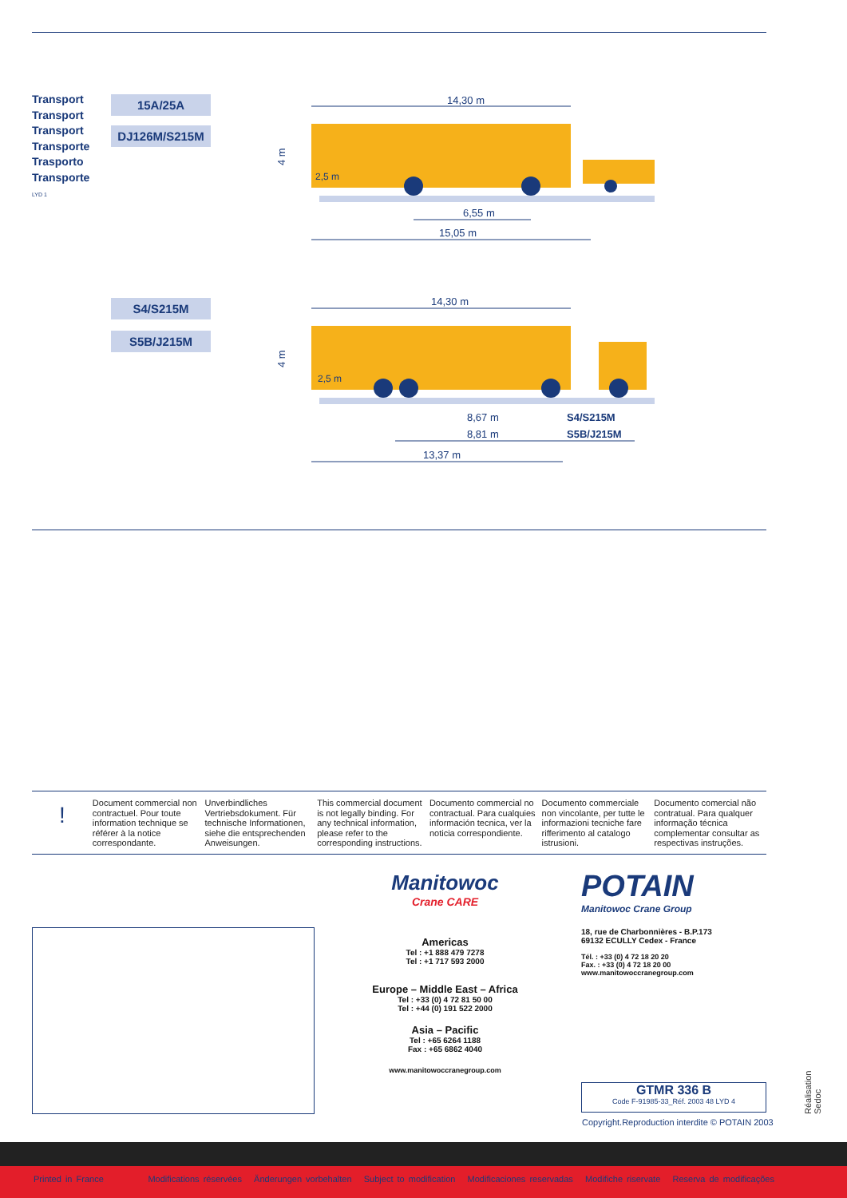Transport
Transport
Transport
Transporte
Trasporto
Transporte
LYD 1
15A/25A
DJ126M/S215M
14,30 m
4 m
2,5 m
6,55 m
15,05 m
S4/S215M
S5B/J215M
14,30 m
4 m
2,5 m
8,67 m
S4/S215M
8,81 m
S5B/J215M
13,37 m
!
Document commercial non contractuel. Pour toute information technique se référer à la notice correspondante.
Unverbindliches Vertriebsdokument. Für technische Informationen, siehe die entsprechenden Anweisungen.
This commercial document is not legally binding. For any technical information, please refer to the corresponding instructions.
Documento commercial no contractual. Para cualquies información tecnica, ver la noticia correspondiente.
Documento commerciale non vincolante, per tutte le informazioni tecniche fare rifferimento al catalogo istrusioni.
Documento comercial não contratual. Para qualquer informação técnica complementar consultar as respectivas instruções.
Manitowoc
Crane CARE
Americas
Tel : +1 888 479 7278
Tel : +1 717 593 2000
Europe – Middle East – Africa
Tel : +33 (0) 4 72 81 50 00
Tel : +44 (0) 191 522 2000
Asia – Pacific
Tel : +65 6264 1188
Fax : +65 6862 4040
www.manitowoccranegroup.com
POTAIN
Manitowoc Crane Group
18, rue de Charbonnières - B.P.173
69132 ECULLY Cedex - France
Tél. : +33 (0) 4 72 18 20 20
Fax. : +33 (0) 4 72 18 20 00
www.manitowoccranegroup.com
GTMR 336 B
Code F-91985-33_Réf. 2003 48 LYD 4
Copyright.Reproduction interdite © POTAIN 2003
Réalisation Sedoc
Printed in France Modifications réservées Änderungen vorbehalten Subject to modification Modificaciones reservadas Modifiche riservate Reserva de modificações